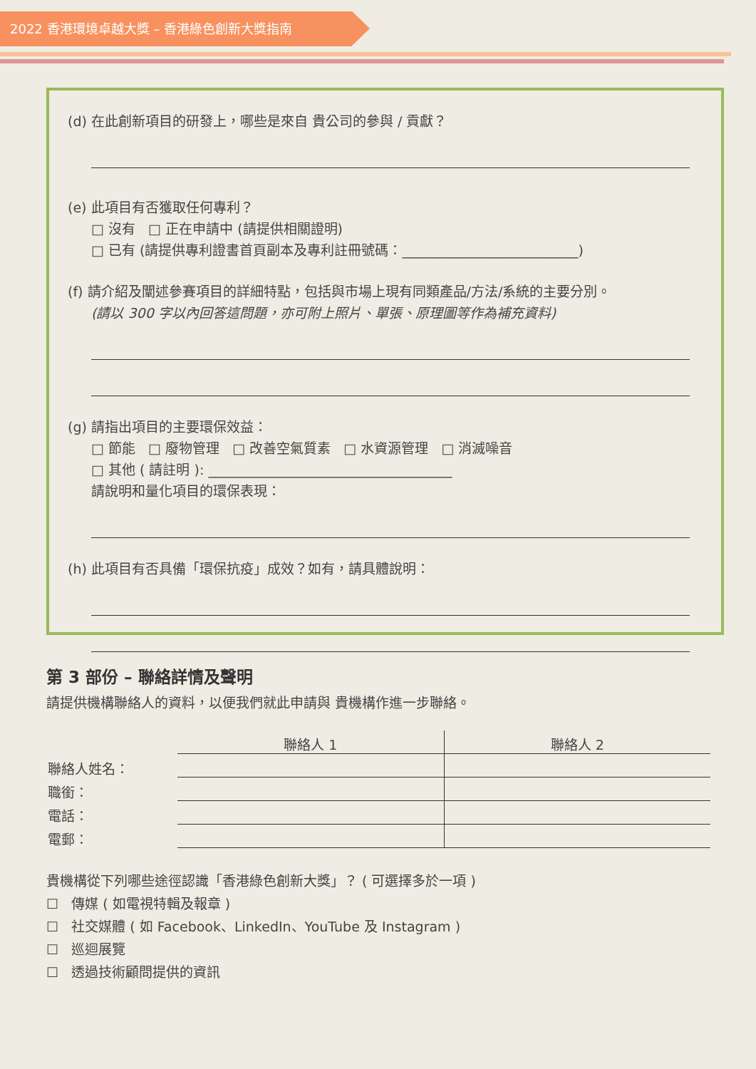2022 香港環境卓越大獎 – 香港綠色創新大獎指南
(d) 在此創新項目的研發上，哪些是來自 貴公司的參與 / 貢獻？
(e) 此項目有否獲取任何專利？
□ 沒有 □ 正在申請中 (請提供相關證明)
□ 已有 (請提供專利證書首頁副本及專利註冊號碼：__________________________)
(f) 請介紹及闡述參賽項目的詳細特點，包括與市場上現有同類產品/方法/系統的主要分別。
(請以 300 字以內回答這問題，亦可附上照片、單張、原理圖等作為補充資料)
(g) 請指出項目的主要環保效益：
□ 節能 □ 廢物管理 □ 改善空氣質素 □ 水資源管理 □ 消滅噪音
□ 其他 ( 請註明 ): ____________________________________
請說明和量化項目的環保表現：
(h) 此項目有否具備「環保抗疫」成效？如有，請具體說明：
第 3 部份 – 聯絡詳情及聲明
請提供機構聯絡人的資料，以便我們就此申請與 貴機構作進一步聯絡。
| | 聯絡人 1 | 聯絡人 2 |
| --- | --- | --- |
| 聯絡人姓名： | | |
| 職銜： | | |
| 電話： | | |
| 電郵： | | |
貴機構從下列哪些途徑認識「香港綠色創新大獎」？ ( 可選擇多於一項 )
☐ 傳媒 ( 如電視特輯及報章 )
☐ 社交媒體 ( 如 Facebook、LinkedIn、YouTube 及 Instagram )
☐ 巡迴展覽
☐ 透過技術顧問提供的資訊